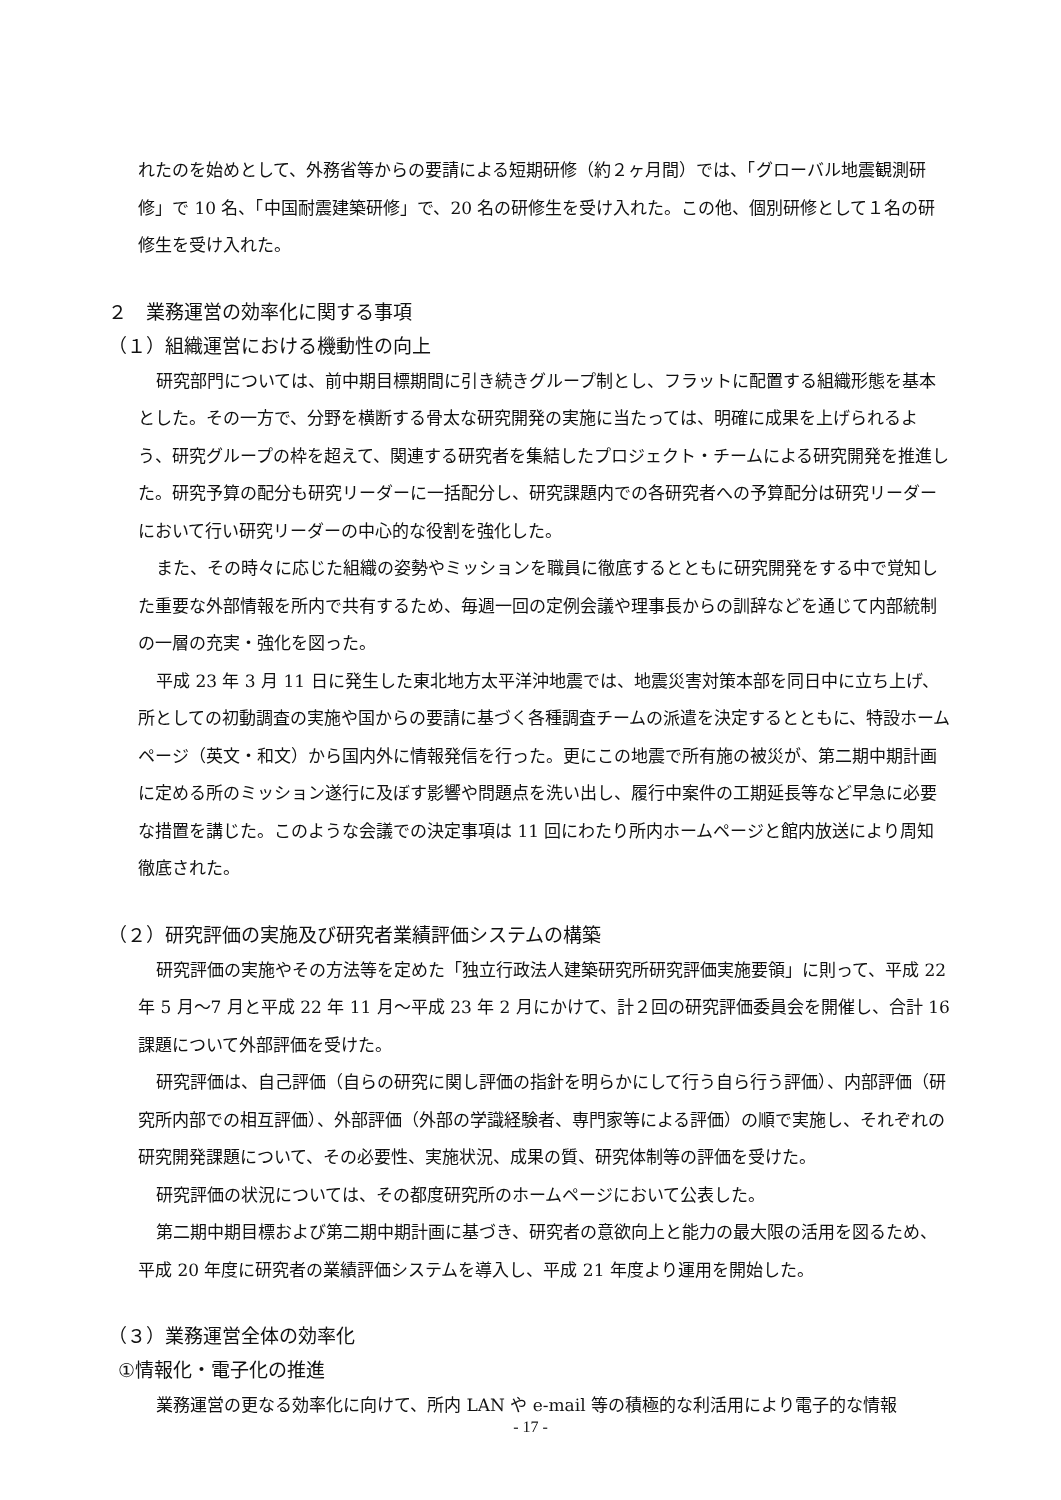れたのを始めとして、外務省等からの要請による短期研修（約２ヶ月間）では、「グローバル地震観測研修」で 10 名、「中国耐震建築研修」で、20 名の研修生を受け入れた。この他、個別研修として１名の研修生を受け入れた。
２　業務運営の効率化に関する事項
（１）組織運営における機動性の向上
研究部門については、前中期目標期間に引き続きグループ制とし、フラットに配置する組織形態を基本とした。その一方で、分野を横断する骨太な研究開発の実施に当たっては、明確に成果を上げられるよう、研究グループの枠を超えて、関連する研究者を集結したプロジェクト・チームによる研究開発を推進した。研究予算の配分も研究リーダーに一括配分し、研究課題内での各研究者への予算配分は研究リーダーにおいて行い研究リーダーの中心的な役割を強化した。
また、その時々に応じた組織の姿勢やミッションを職員に徹底するとともに研究開発をする中で覚知した重要な外部情報を所内で共有するため、毎週一回の定例会議や理事長からの訓辞などを通じて内部統制の一層の充実・強化を図った。
平成 23 年 3 月 11 日に発生した東北地方太平洋沖地震では、地震災害対策本部を同日中に立ち上げ、所としての初動調査の実施や国からの要請に基づく各種調査チームの派遣を決定するとともに、特設ホームページ（英文・和文）から国内外に情報発信を行った。更にこの地震で所有施の被災が、第二期中期計画に定める所のミッション遂行に及ぼす影響や問題点を洗い出し、履行中案件の工期延長等など早急に必要な措置を講じた。このような会議での決定事項は 11 回にわたり所内ホームページと館内放送により周知徹底された。
（２）研究評価の実施及び研究者業績評価システムの構築
研究評価の実施やその方法等を定めた「独立行政法人建築研究所研究評価実施要領」に則って、平成 22 年 5 月～7 月と平成 22 年 11 月～平成 23 年 2 月にかけて、計２回の研究評価委員会を開催し、合計 16 課題について外部評価を受けた。
研究評価は、自己評価（自らの研究に関し評価の指針を明らかにして行う自ら行う評価）、内部評価（研究所内部での相互評価）、外部評価（外部の学識経験者、専門家等による評価）の順で実施し、それぞれの研究開発課題について、その必要性、実施状況、成果の質、研究体制等の評価を受けた。
研究評価の状況については、その都度研究所のホームページにおいて公表した。
第二期中期目標および第二期中期計画に基づき、研究者の意欲向上と能力の最大限の活用を図るため、平成 20 年度に研究者の業績評価システムを導入し、平成 21 年度より運用を開始した。
（３）業務運営全体の効率化
①情報化・電子化の推進
業務運営の更なる効率化に向けて、所内 LAN や e-mail 等の積極的な利活用により電子的な情報
- 17 -